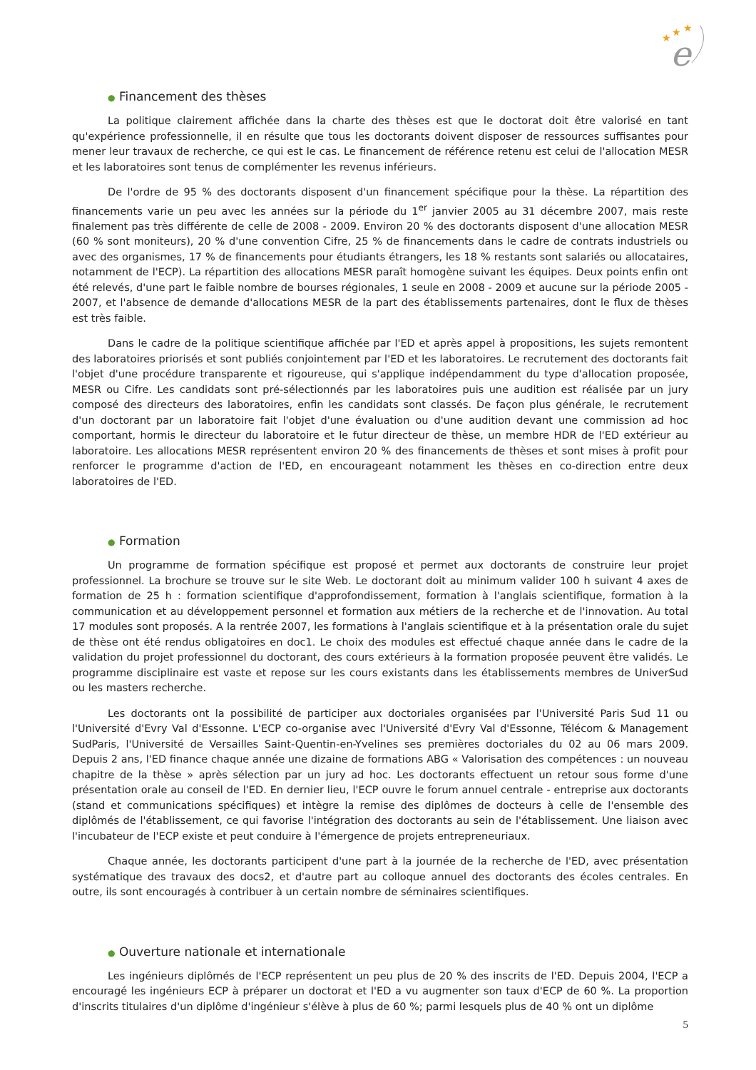★
★
★
e
● Financement des thèses
La politique clairement affichée dans la charte des thèses est que le doctorat doit être valorisé en tant qu'expérience professionnelle, il en résulte que tous les doctorants doivent disposer de ressources suffisantes pour mener leur travaux de recherche, ce qui est le cas. Le financement de référence retenu est celui de l'allocation MESR et les laboratoires sont tenus de complémenter les revenus inférieurs.
De l'ordre de 95 % des doctorants disposent d'un financement spécifique pour la thèse. La répartition des financements varie un peu avec les années sur la période du 1<sup>er</sup> janvier 2005 au 31 décembre 2007, mais reste finalement pas très différente de celle de 2008 - 2009. Environ 20 % des doctorants disposent d'une allocation MESR (60 % sont moniteurs), 20 % d'une convention Cifre, 25 % de financements dans le cadre de contrats industriels ou avec des organismes, 17 % de financements pour étudiants étrangers, les 18 % restants sont salariés ou allocataires, notamment de l'ECP). La répartition des allocations MESR paraît homogène suivant les équipes. Deux points enfin ont été relevés, d'une part le faible nombre de bourses régionales, 1 seule en 2008 - 2009 et aucune sur la période 2005 - 2007, et l'absence de demande d'allocations MESR de la part des établissements partenaires, dont le flux de thèses est très faible.
Dans le cadre de la politique scientifique affichée par l'ED et après appel à propositions, les sujets remontent des laboratoires priorisés et sont publiés conjointement par l'ED et les laboratoires. Le recrutement des doctorants fait l'objet d'une procédure transparente et rigoureuse, qui s'applique indépendamment du type d'allocation proposée, MESR ou Cifre. Les candidats sont pré-sélectionnés par les laboratoires puis une audition est réalisée par un jury composé des directeurs des laboratoires, enfin les candidats sont classés. De façon plus générale, le recrutement d'un doctorant par un laboratoire fait l'objet d'une évaluation ou d'une audition devant une commission ad hoc comportant, hormis le directeur du laboratoire et le futur directeur de thèse, un membre HDR de l'ED extérieur au laboratoire. Les allocations MESR représentent environ 20 % des financements de thèses et sont mises à profit pour renforcer le programme d'action de l'ED, en encourageant notamment les thèses en co-direction entre deux laboratoires de l'ED.
● Formation
Un programme de formation spécifique est proposé et permet aux doctorants de construire leur projet professionnel. La brochure se trouve sur le site Web. Le doctorant doit au minimum valider 100 h suivant 4 axes de formation de 25 h : formation scientifique d'approfondissement, formation à l'anglais scientifique, formation à la communication et au développement personnel et formation aux métiers de la recherche et de l'innovation. Au total 17 modules sont proposés. A la rentrée 2007, les formations à l'anglais scientifique et à la présentation orale du sujet de thèse ont été rendus obligatoires en doc1. Le choix des modules est effectué chaque année dans le cadre de la validation du projet professionnel du doctorant, des cours extérieurs à la formation proposée peuvent être validés. Le programme disciplinaire est vaste et repose sur les cours existants dans les établissements membres de UniverSud ou les masters recherche.
Les doctorants ont la possibilité de participer aux doctoriales organisées par l'Université Paris Sud 11 ou l'Université d'Evry Val d'Essonne. L'ECP co-organise avec l'Université d'Evry Val d'Essonne, Télécom & Management SudParis, l'Université de Versailles Saint-Quentin-en-Yvelines ses premières doctoriales du 02 au 06 mars 2009. Depuis 2 ans, l'ED finance chaque année une dizaine de formations ABG « Valorisation des compétences : un nouveau chapitre de la thèse » après sélection par un jury ad hoc. Les doctorants effectuent un retour sous forme d'une présentation orale au conseil de l'ED. En dernier lieu, l'ECP ouvre le forum annuel centrale - entreprise aux doctorants (stand et communications spécifiques) et intègre la remise des diplômes de docteurs à celle de l'ensemble des diplômés de l'établissement, ce qui favorise l'intégration des doctorants au sein de l'établissement. Une liaison avec l'incubateur de l'ECP existe et peut conduire à l'émergence de projets entrepreneuriaux.
Chaque année, les doctorants participent d'une part à la journée de la recherche de l'ED, avec présentation systématique des travaux des docs2, et d'autre part au colloque annuel des doctorants des écoles centrales. En outre, ils sont encouragés à contribuer à un certain nombre de séminaires scientifiques.
● Ouverture nationale et internationale
Les ingénieurs diplômés de l'ECP représentent un peu plus de 20 % des inscrits de l'ED. Depuis 2004, l'ECP a encouragé les ingénieurs ECP à préparer un doctorat et l'ED a vu augmenter son taux d'ECP de 60 %. La proportion d'inscrits titulaires d'un diplôme d'ingénieur s'élève à plus de 60 %; parmi lesquels plus de 40 % ont un diplôme
5